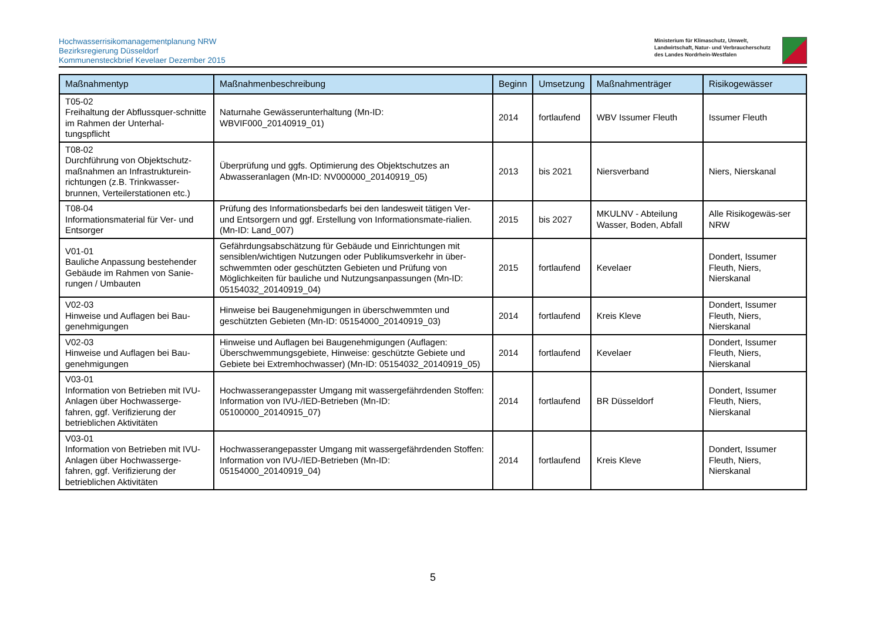Hochwasserrisikomanagementplanung NRW
Bezirksregierung Düsseldorf
Kommunensteckbrief Kevelaer Dezember 2015
Ministerium für Klimaschutz, Umwelt,
Landwirtschaft, Natur- und Verbraucherschutz
des Landes Nordrhein-Westfalen
| Maßnahmentyp | Maßnahmenbeschreibung | Beginn | Umsetzung | Maßnahmenträger | Risikogewässer |
| --- | --- | --- | --- | --- | --- |
| T05-02 Freihaltung der Abflussquer-schnitte im Rahmen der Unterhal-tungspflicht | Naturnahe Gewässerunterhaltung (Mn-ID: WBVIF000_20140919_01) | 2014 | fortlaufend | WBV Issumer Fleuth | Issumer Fleuth |
| T08-02 Durchführung von Objektschutz-maßnahmen an Infrastrukturein-richtungen (z.B. Trinkwasser-brunnen, Verteilerstationen etc.) | Überprüfung und ggfs. Optimierung des Objektschutzes an Abwasseranlagen (Mn-ID: NV000000_20140919_05) | 2013 | bis 2021 | Niersverband | Niers, Nierskanal |
| T08-04 Informationsmaterial für Ver- und Entsorger | Prüfung des Informationsbedarfs bei den landesweit tätigen Ver- und Entsorgern und ggf. Erstellung von Informationsmate-rialien. (Mn-ID: Land_007) | 2015 | bis 2027 | MKULNV - Abteilung Wasser, Boden, Abfall | Alle Risikogewäs-ser NRW |
| V01-01 Bauliche Anpassung bestehender Gebäude im Rahmen von Sanie-rungen / Umbauten | Gefährdungsabschätzung für Gebäude und Einrichtungen mit sensiblen/wichtigen Nutzungen oder Publikumsverkehr in über-schwemmten oder geschützten Gebieten und Prüfung von Möglichkeiten für bauliche und Nutzungsanpassungen (Mn-ID: 05154032_20140919_04) | 2015 | fortlaufend | Kevelaer | Dondert, Issumer Fleuth, Niers, Nierskanal |
| V02-03 Hinweise und Auflagen bei Bau-genehmigungen | Hinweise bei Baugenehmigungen in überschwemmten und geschützten Gebieten (Mn-ID: 05154000_20140919_03) | 2014 | fortlaufend | Kreis Kleve | Dondert, Issumer Fleuth, Niers, Nierskanal |
| V02-03 Hinweise und Auflagen bei Bau-genehmigungen | Hinweise und Auflagen bei Baugenehmigungen (Auflagen: Überschwemmungsgebiete, Hinweise: geschützte Gebiete und Gebiete bei Extremhochwasser) (Mn-ID: 05154032_20140919_05) | 2014 | fortlaufend | Kevelaer | Dondert, Issumer Fleuth, Niers, Nierskanal |
| V03-01 Information von Betrieben mit IVU-Anlagen über Hochwasserge-fahren, ggf. Verifizierung der betrieblichen Aktivitäten | Hochwasserangepasster Umgang mit wassergefährdenden Stoffen: Information von IVU-/IED-Betrieben (Mn-ID: 05100000_20140915_07) | 2014 | fortlaufend | BR Düsseldorf | Dondert, Issumer Fleuth, Niers, Nierskanal |
| V03-01 Information von Betrieben mit IVU-Anlagen über Hochwasserge-fahren, ggf. Verifizierung der betrieblichen Aktivitäten | Hochwasserangepasster Umgang mit wassergefährdenden Stoffen: Information von IVU-/IED-Betrieben (Mn-ID: 05154000_20140919_04) | 2014 | fortlaufend | Kreis Kleve | Dondert, Issumer Fleuth, Niers, Nierskanal |
5